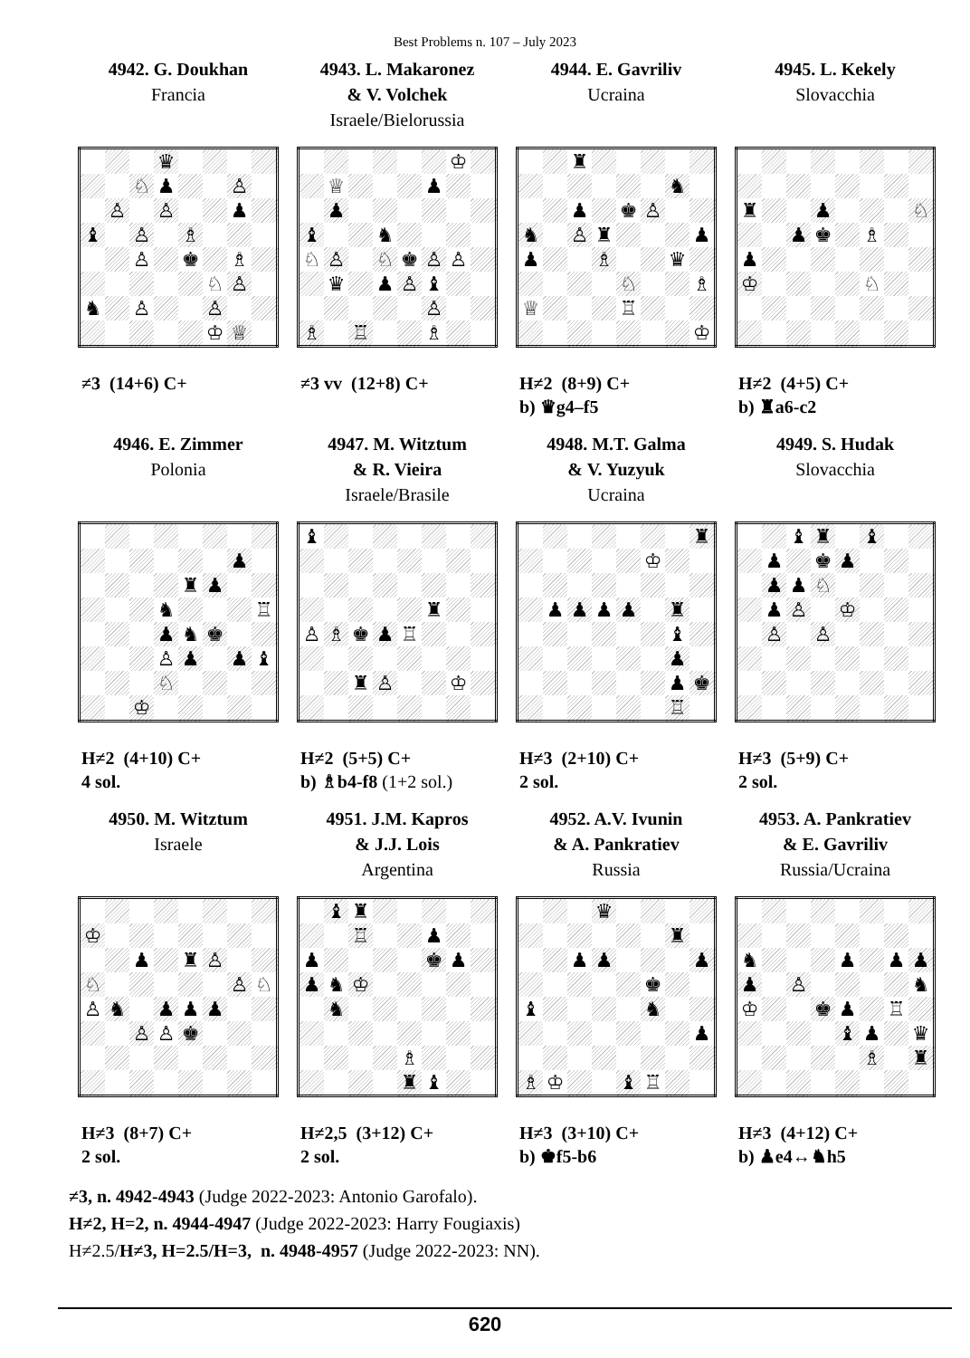Best Problems n. 107 – July 2023
4942. G. Doukhan
Francia
| | | | ♛ | | | | |
| | | ♘ | ♟ | | | ♙ | |
| | ♙ | | ♙ | | | ♟ | |
| ♝ | | ♙ | | ♗ | | | |
| | | ♙ | | ♚ | | ♗ | |
| | | | | | ♘ | ♙ | |
| ♞ | | ♙ | | | ♙ | | |
| | | | | | ♔ | ♕ | |
≠3 (14+6) C+
4943. L. Makaronez
& V. Volchek
Israele/Bielorussia
| | | | | | | ♔ | |
| | ♕ | | | | ♟ | | |
| | ♟ | | | | | | |
| ♝ | | | ♞ | | | | |
| ♘ | ♙ | | ♘ | ♚ | ♙ | ♙ | |
| | ♛ | | ♟ | ♙ | ♝ | | |
| | | | | | ♙ | | |
| ♗ | | ♖ | | | ♗ | | |
≠3 vv (12+8) C+
4944. E. Gavriliv
Ucraina
| | | ♜ | | | | | |
| | | | | | | ♞ | |
| | | ♟ | | ♚ | ♙ | | |
| ♞ | | ♙ | ♜ | | | | ♟ |
| ♟ | | | ♗ | | | ♛ | |
| | | | | ♘ | | | ♗ |
| ♕ | | | | ♖ | | | |
| | | | | | | | ♔ |
H≠2 (8+9) C+
b) ♛g4–f5
4945. L. Kekely
Slovacchia
| ♜ | | | ♟ | | | | ♘ |
| | | ♟ | ♚ | | ♗ | | |
| ♟ | | | | | | | |
| ♔ | | | | | ♘ | | |
H≠2 (4+5) C+
b) ♜a6-c2
4946. E. Zimmer
Polonia
| | | | | | | ♟ | |
| | | | | ♜ | ♟ | | |
| | | | ♞ | | | | ♖ |
| | | | ♟ | ♞ | ♚ | | |
| | | | ♙ | ♟ | | ♟ | ♝ |
| | | | ♘ | | | | |
| | | ♔ | | | | | |
H≠2 (4+10) C+
4 sol.
4947. M. Witztum
& R. Vieira
Israele/Brasile
| ♝ | | | | | | | |
| | | | | | ♜ | | |
| ♙ | ♗ | ♚ | ♟ | ♖ | | | |
| | | ♜ | ♙ | | | ♔ | |
H≠2 (5+5) C+
b) ♗b4-f8 (1+2 sol.)
4948. M.T. Galma
& V. Yuzyuk
Ucraina
| | | | | | | | ♜ |
| | | | | | ♔ | | |
| | ♟ | ♟ | ♟ | ♟ | | ♜ | |
| | | | | | | ♝ | |
| | | | | | | ♟ | |
| | | | | | | ♟ | ♚ |
| | | | | | | ♖ | |
H≠3 (2+10) C+
2 sol.
4949. S. Hudak
Slovacchia
| | | ♝ | ♜ | | ♝ | | |
| | ♟ | | ♚ | ♟ | | | |
| | ♟ | ♟ | ♘ | | | | |
| | ♟ | ♙ | | ♔ | | | |
| | ♙ | | ♙ | | | | |
H≠3 (5+9) C+
2 sol.
4950. M. Witztum
Israele
| ♔ | | | | | | | |
| | | ♟ | | ♜ | ♙ | | |
| ♘ | | | | | | ♙ | ♘ |
| ♙ | ♞ | | ♟ | ♟ | ♟ | | |
| | | ♙ | ♙ | ♚ | | | |
H≠3 (8+7) C+
2 sol.
4951. J.M. Kapros
& J.J. Lois
Argentina
| | ♝ | ♜ | | | | | |
| | | ♖ | | | ♟ | | |
| ♟ | | | | | ♚ | ♟ | |
| ♟ | ♞ | ♔ | | | | | |
| | ♞ | | | | | | |
| | | | | ♗ | | | |
| | | | | ♜ | ♝ | | |
H≠2,5 (3+12) C+
2 sol.
4952. A.V. Ivunin
& A. Pankratiev
Russia
| | | | ♛ | | | | |
| | | | | | | ♜ | |
| | | ♟ | ♟ | | | | ♟ |
| | | | | | ♚ | | |
| ♝ | | | | | ♞ | | |
| | | | | | | | ♟ |
| ♗ | ♔ | | | ♝ | ♖ | | |
H≠3 (3+10) C+
b) ♚f5-b6
4953. A. Pankratiev
& E. Gavriliv
Russia/Ucraina
| ♞ | | | | ♟ | | ♟ | ♟ |
| ♟ | | ♙ | | | | | ♞ |
| ♔ | | | ♚ | ♟ | | ♖ | |
| | | | | ♝ | ♟ | | ♛ |
| | | | | | ♗ | | ♜ |
H≠3 (4+12) C+
b) ♟e4↔♞h5
≠3, n. 4942-4943 (Judge 2022-2023: Antonio Garofalo).
H≠2, H=2, n. 4944-4947 (Judge 2022-2023: Harry Fougiaxis)
H≠2.5/H≠3, H=2.5/H=3, n. 4948-4957 (Judge 2022-2023: NN).
620